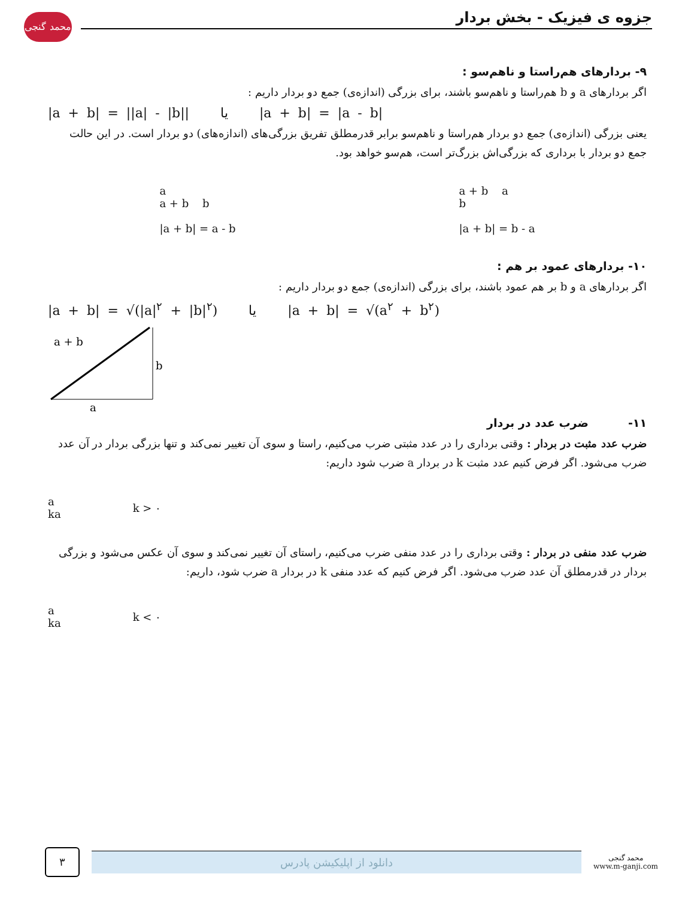محمد گنجی
جزوه ی فیزیک - بخش بردار
۹- بردارهای هم‌راستا و ناهم‌سو :
اگر بردارهای a و b هم‌راستا و ناهم‌سو باشند، برای بزرگی (اندازه‌ی) جمع دو بردار داریم :
|a + b| = ||a| - |b|| یا |a + b| = |a - b|
یعنی بزرگی (اندازه‌ی) جمع دو بردار هم‌راستا و ناهم‌سو برابر قدرمطلق تفریق بزرگی‌های (اندازه‌های) دو بردار است. در این حالت جمع دو بردار با برداری که بزرگی‌اش بزرگ‌تر است، هم‌سو خواهد بود.
a
a + b b
|a + b| = a - b
a + b a
b
|a + b| = b - a
۱۰- بردارهای عمود بر هم :
اگر بردارهای a و b بر هم عمود باشند، برای بزرگی (اندازه‌ی) جمع دو بردار داریم :
|a + b| = √(|a|<sup>۲</sup> + |b|<sup>۲</sup>) یا |a + b| = √(a<sup>۲</sup> + b<sup>۲</sup>)
a + b
b
a
۱۱- ضرب عدد در بردار
ضرب عدد مثبت در بردار : وقتی برداری را در عدد مثبتی ضرب می‌کنیم، راستا و سوی آن تغییر نمی‌کند و تنها بزرگی بردار در آن عدد ضرب می‌شود. اگر فرض کنیم عدد مثبت k در بردار a ضرب شود داریم:
a
ka
k > ۰
ضرب عدد منفی در بردار : وقتی برداری را در عدد منفی ضرب می‌کنیم، راستای آن تغییر نمی‌کند و سوی آن عکس می‌شود و بزرگی بردار در قدرمطلق آن عدد ضرب می‌شود. اگر فرض کنیم که عدد منفی k در بردار a ضرب شود، داریم:
a
ka
k < ۰
۳
دانلود از اپلیکیشن پادرس
محمد گنجی
www.m-ganji.com